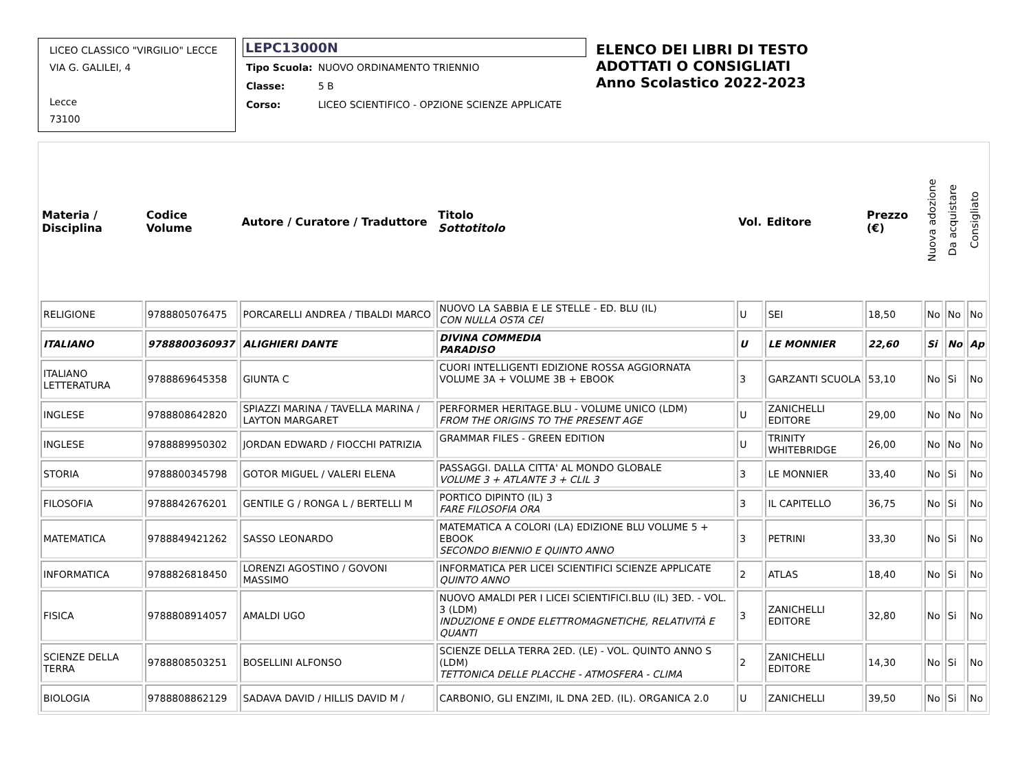LICEO CLASSICO "VIRGILIO" LECCE
VIA G. GALILEI, 4
Lecce
73100
LEPC13000N
| Tipo Scuola: | NUOVO ORDINAMENTO TRIENNIO |
| Classe: | 5 B |
| Corso: | LICEO SCIENTIFICO - OPZIONE SCIENZE APPLICATE |
ELENCO DEI LIBRI DI TESTO
ADOTTATI O CONSIGLIATI
Anno Scolastico 2022-2023
| Materia / Disciplina | Codice Volume | Autore / Curatore / Traduttore | Titolo Sottotitolo | Vol. | Editore | Prezzo (€) | Nuova adozione | Da acquistare | Consigliato |
| --- | --- | --- | --- | --- | --- | --- | --- | --- | --- |
| RELIGIONE | 9788805076475 | PORCARELLI ANDREA / TIBALDI MARCO | NUOVO LA SABBIA E LE STELLE - ED. BLU (IL) CON NULLA OSTA CEI | U | SEI | 18,50 | No | No | No |
| ITALIANO | 9788800360937 | ALIGHIERI DANTE | DIVINA COMMEDIA PARADISO | U | LE MONNIER | 22,60 | Si | No | Ap |
| ITALIANO LETTERATURA | 9788869645358 | GIUNTA C | CUORI INTELLIGENTI EDIZIONE ROSSA AGGIORNATA VOLUME 3A + VOLUME 3B + EBOOK | 3 | GARZANTI SCUOLA | 53,10 | No | Si | No |
| INGLESE | 9788808642820 | SPIAZZI MARINA / TAVELLA MARINA / LAYTON MARGARET | PERFORMER HERITAGE.BLU - VOLUME UNICO (LDM) FROM THE ORIGINS TO THE PRESENT AGE | U | ZANICHELLI EDITORE | 29,00 | No | No | No |
| INGLESE | 9788889950302 | JORDAN EDWARD / FIOCCHI PATRIZIA | GRAMMAR FILES - GREEN EDITION | U | TRINITY WHITEBRIDGE | 26,00 | No | No | No |
| STORIA | 9788800345798 | GOTOR MIGUEL / VALERI ELENA | PASSAGGI. DALLA CITTA' AL MONDO GLOBALE VOLUME 3 + ATLANTE 3 + CLIL 3 | 3 | LE MONNIER | 33,40 | No | Si | No |
| FILOSOFIA | 9788842676201 | GENTILE G / RONGA L / BERTELLI M | PORTICO DIPINTO (IL) 3 FARE FILOSOFIA ORA | 3 | IL CAPITELLO | 36,75 | No | Si | No |
| MATEMATICA | 9788849421262 | SASSO LEONARDO | MATEMATICA A COLORI (LA) EDIZIONE BLU VOLUME 5 + EBOOK SECONDO BIENNIO E QUINTO ANNO | 3 | PETRINI | 33,30 | No | Si | No |
| INFORMATICA | 9788826818450 | LORENZI AGOSTINO / GOVONI MASSIMO | INFORMATICA PER LICEI SCIENTIFICI SCIENZE APPLICATE QUINTO ANNO | 2 | ATLAS | 18,40 | No | Si | No |
| FISICA | 9788808914057 | AMALDI UGO | NUOVO AMALDI PER I LICEI SCIENTIFICI.BLU (IL) 3ED. - VOL. 3 (LDM) INDUZIONE E ONDE ELETTROMAGNETICHE, RELATIVITÀ E QUANTI | 3 | ZANICHELLI EDITORE | 32,80 | No | Si | No |
| SCIENZE DELLA TERRA | 9788808503251 | BOSELLINI ALFONSO | SCIENZE DELLA TERRA 2ED. (LE) - VOL. QUINTO ANNO S (LDM) TETTONICA DELLE PLACCHE - ATMOSFERA - CLIMA | 2 | ZANICHELLI EDITORE | 14,30 | No | Si | No |
| BIOLOGIA | 9788808862129 | SADAVA DAVID / HILLIS DAVID M / | CARBONIO, GLI ENZIMI, IL DNA 2ED. (IL). ORGANICA 2.0 | U | ZANICHELLI | 39,50 | No | Si | No |